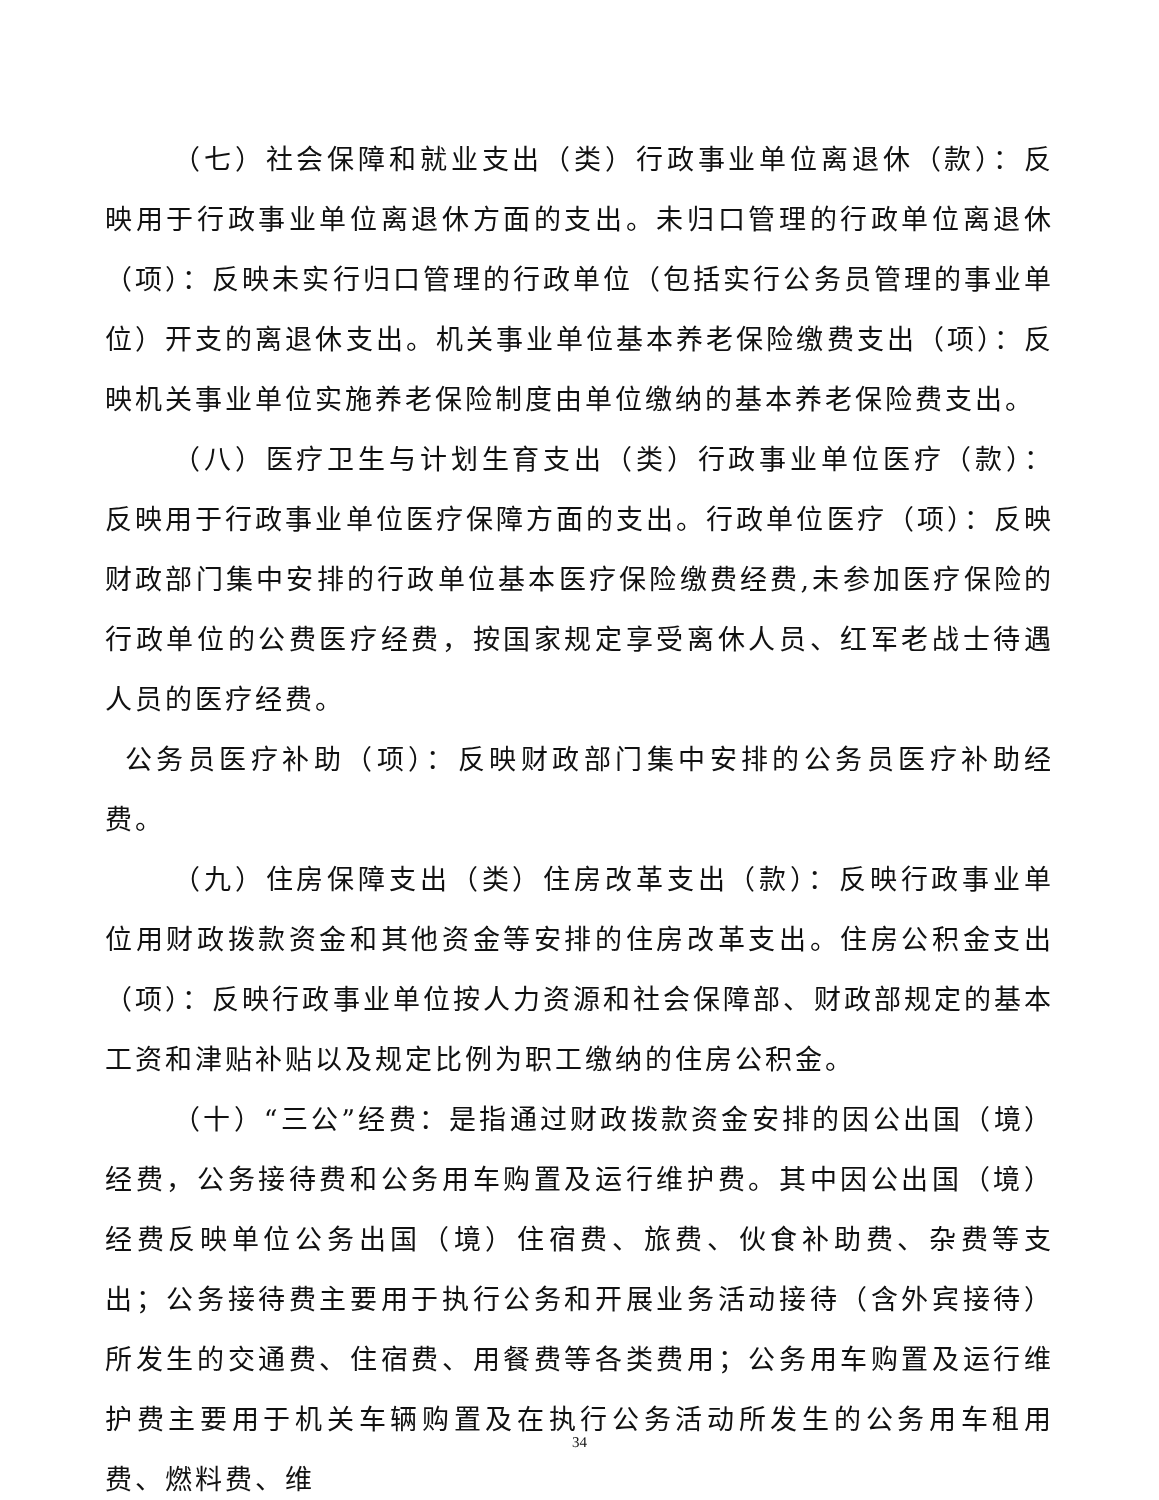（七）社会保障和就业支出（类）行政事业单位离退休（款）：反映用于行政事业单位离退休方面的支出。未归口管理的行政单位离退休（项）：反映未实行归口管理的行政单位（包括实行公务员管理的事业单位）开支的离退休支出。机关事业单位基本养老保险缴费支出（项）：反映机关事业单位实施养老保险制度由单位缴纳的基本养老保险费支出。
（八）医疗卫生与计划生育支出（类）行政事业单位医疗（款）：反映用于行政事业单位医疗保障方面的支出。行政单位医疗（项）：反映财政部门集中安排的行政单位基本医疗保险缴费经费,未参加医疗保险的行政单位的公费医疗经费，按国家规定享受离休人员、红军老战士待遇人员的医疗经费。
公务员医疗补助（项）：反映财政部门集中安排的公务员医疗补助经费。
（九）住房保障支出（类）住房改革支出（款）：反映行政事业单位用财政拨款资金和其他资金等安排的住房改革支出。住房公积金支出（项）：反映行政事业单位按人力资源和社会保障部、财政部规定的基本工资和津贴补贴以及规定比例为职工缴纳的住房公积金。
（十）“三公”经费：是指通过财政拨款资金安排的因公出国（境）经费，公务接待费和公务用车购置及运行维护费。其中因公出国（境）经费反映单位公务出国（境）住宿费、旅费、伙食补助费、杂费等支出；公务接待费主要用于执行公务和开展业务活动接待（含外宾接待）所发生的交通费、住宿费、用餐费等各类费用；公务用车购置及运行维护费主要用于机关车辆购置及在执行公务活动所发生的公务用车租用费、燃料费、维
34